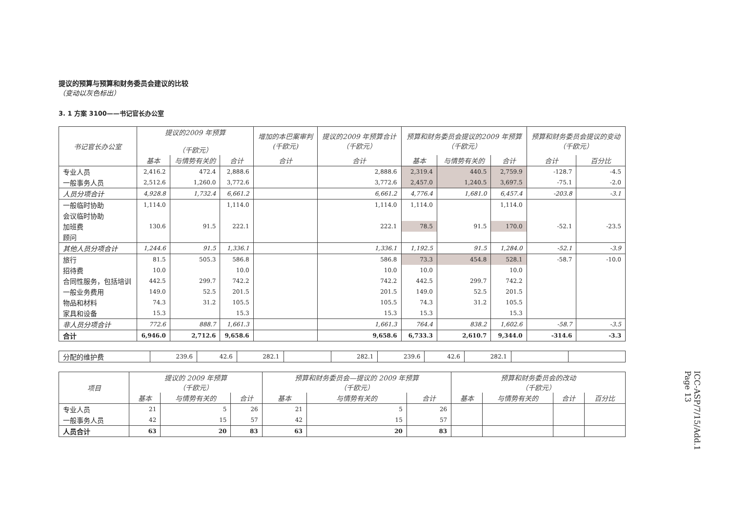提议的预算与预算和财务委员会建议的比较
（变动以灰色标出）
3. 1 方案 3100——书记官长办公室
| 书记官长办公室 | 提议的2009 年预算 （千欧元） | | | 增加的本巴案审判 (千欧元) | 提议的2009 年预算合计 （千欧元） | 预算和财务委员会提议的2009 年预算 （千欧元） | | | 预算和财务委员会提议的变动 （千欧元） | |
| --- | --- | --- | --- | --- | --- | --- | --- | --- | --- | --- |
| | 基本 | 与情势有关的 | 合计 | 合计 | 合计 | 基本 | 与情势有关的 | 合计 | 合计 | 百分比 |
| 专业人员 | 2,416.2 | 472.4 | 2,888.6 | | 2,888.6 | 2,319.4 | 440.5 | 2,759.9 | -128.7 | -4.5 |
| 一般事务人员 | 2,512.6 | 1,260.0 | 3,772.6 | | 3,772.6 | 2,457.0 | 1,240.5 | 3,697.5 | -75.1 | -2.0 |
| 人员分项合计 | 4,928.8 | 1,732.4 | 6,661.2 | | 6,661.2 | 4,776.4 | 1,681.0 | 6,457.4 | -203.8 | -3.1 |
| 一般临时协助 | 1,114.0 | | 1,114.0 | | 1,114.0 | 1,114.0 | | 1,114.0 | | |
| 会议临时协助 | | | | | | | | | | |
| 加班费 | 130.6 | 91.5 | 222.1 | | 222.1 | 78.5 | 91.5 | 170.0 | -52.1 | -23.5 |
| 顾问 | | | | | | | | | | |
| 其他人员分项合计 | 1,244.6 | 91.5 | 1,336.1 | | 1,336.1 | 1,192.5 | 91.5 | 1,284.0 | -52.1 | -3.9 |
| 旅行 | 81.5 | 505.3 | 586.8 | | 586.8 | 73.3 | 454.8 | 528.1 | -58.7 | -10.0 |
| 招待费 | 10.0 | | 10.0 | | 10.0 | 10.0 | | 10.0 | | |
| 合同性服务，包括培训 | 442.5 | 299.7 | 742.2 | | 742.2 | 442.5 | 299.7 | 742.2 | | |
| 一般业务费用 | 149.0 | 52.5 | 201.5 | | 201.5 | 149.0 | 52.5 | 201.5 | | |
| 物品和材料 | 74.3 | 31.2 | 105.5 | | 105.5 | 74.3 | 31.2 | 105.5 | | |
| 家具和设备 | 15.3 | | 15.3 | | 15.3 | 15.3 | | 15.3 | | |
| 非人员分项合计 | 772.6 | 888.7 | 1,661.3 | | 1,661.3 | 764.4 | 838.2 | 1,602.6 | -58.7 | -3.5 |
| 合计 | 6,946.0 | 2,712.6 | 9,658.6 | | 9,658.6 | 6,733.3 | 2,610.7 | 9,344.0 | -314.6 | -3.3 |
| 分配的维护费 | 239.6 | 42.6 | 282.1 | | 282.1 | 239.6 | 42.6 | 282.1 | | |
| 项目 | 提议的 2009 年预算 （千欧元） | | | 预算和财务委员会—提议的 2009 年预算 （千欧元） | | | 预算和财务委员会的改动 （千欧元） | | | |
| --- | --- | --- | --- | --- | --- | --- | --- | --- | --- | --- |
| | 基本 | 与情势有关的 | 合计 | 基本 | 与情势有关的 | 合计 | 基本 | 与情势有关的 | 合计 | 百分比 |
| 专业人员 | 21 | 5 | 26 | 21 | 5 | 26 | | | | |
| 一般事务人员 | 42 | 15 | 57 | 42 | 15 | 57 | | | | |
| 人员合计 | 63 | 20 | 83 | 63 | 20 | 83 | | | | |
ICC-ASP/7/15/Add.1
Page 13